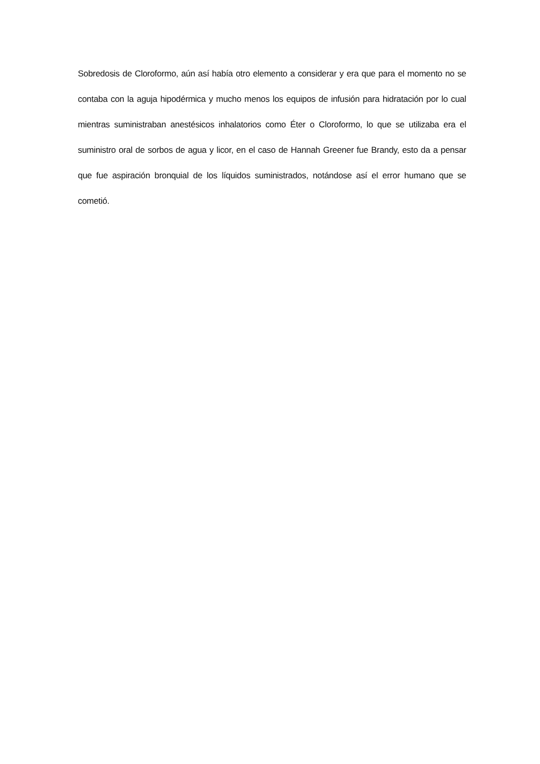Sobredosis de Cloroformo, aún así había otro elemento a considerar y era que para el momento no se contaba con la aguja hipodérmica y mucho menos los equipos de infusión para hidratación por lo cual mientras suministraban anestésicos inhalatorios como Éter o Cloroformo, lo que se utilizaba era el suministro oral de sorbos de agua y licor, en el caso de Hannah Greener fue Brandy, esto da a pensar que fue aspiración bronquial de los líquidos suministrados, notándose así el error humano que se cometió.